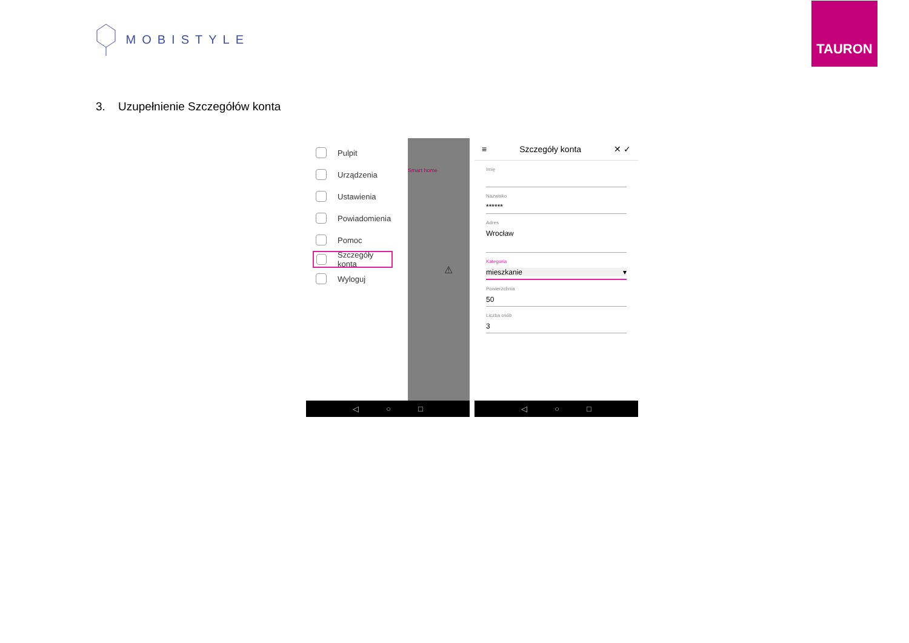MOBISTYLE
TAURON
3. Uzupełnienie Szczegółów konta
Pulpit
Urządzenia
Ustawienia
Powiadomienia
Pomoc
Szczegóły konta
Wyloguj
Smart home
⚠
◁ ○ □
≡ Szczegóły konta ✕ ✓
Imię
Nazwisko
******
Adres
Wrocław
Kategoria
mieszkanie ▾
Powierzchnia
50
Liczba osób
3
◁ ○ □